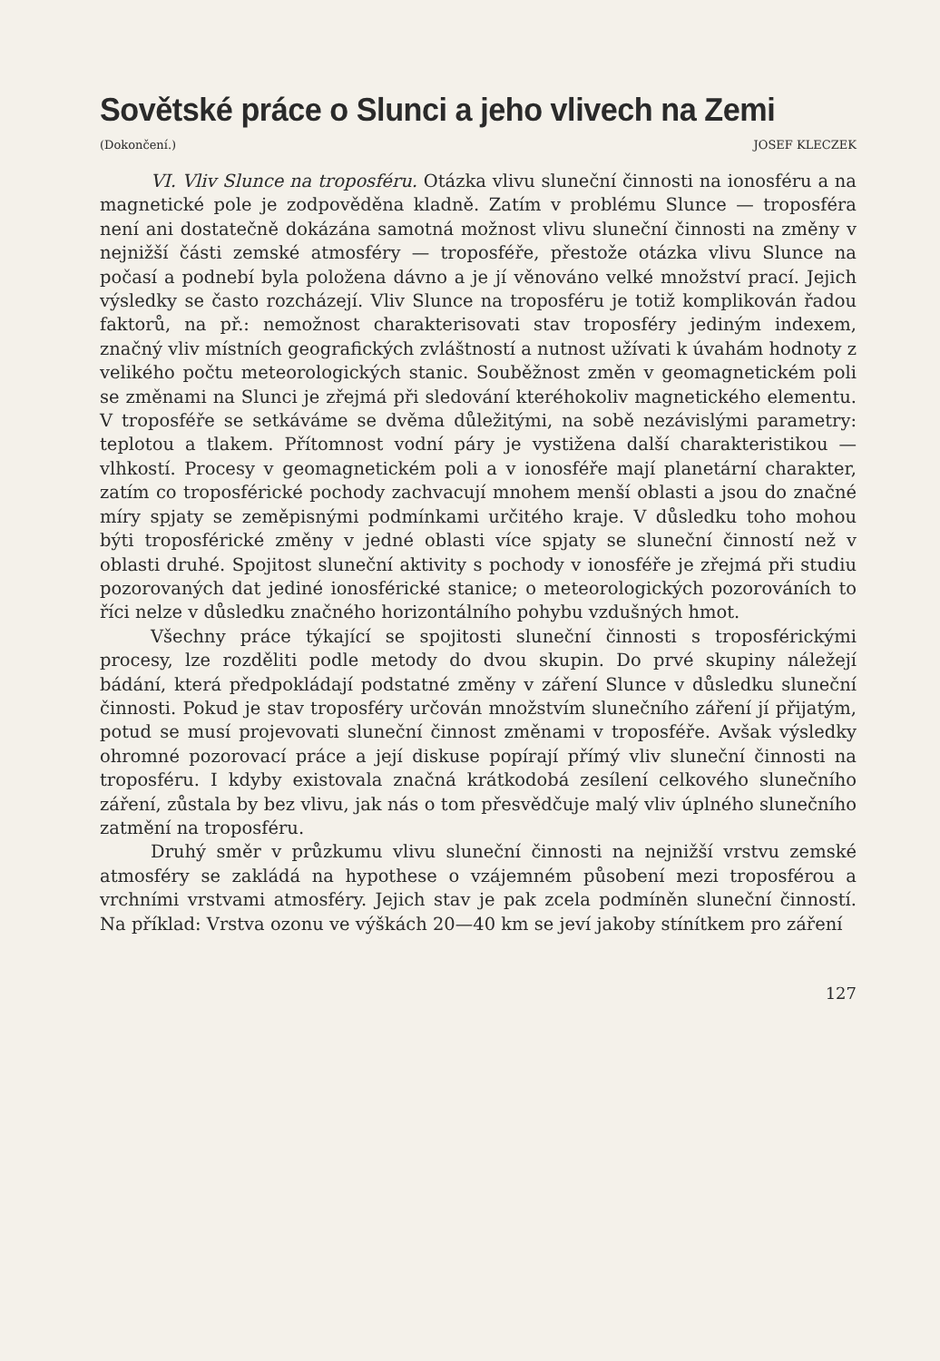Sovětské práce o Slunci a jeho vlivech na Zemi
(Dokončení.) JOSEF KLECZEK
VI. Vliv Slunce na troposféru. Otázka vlivu sluneční činnosti na ionosféru a na magnetické pole je zodpověděna kladně. Zatím v problému Slunce — troposféra není ani dostatečně dokázána samotná možnost vlivu sluneční činnosti na změny v nejnižší části zemské atmosféry — troposféře, přestože otázka vlivu Slunce na počasí a podnebí byla položena dávno a je jí věnováno velké množství prací. Jejich výsledky se často rozcházejí. Vliv Slunce na troposféru je totiž komplikován řadou faktorů, na př.: nemožnost charakterisovati stav troposféry jediným indexem, značný vliv místních geografických zvláštností a nutnost užívati k úvahám hodnoty z velikého počtu meteorologických stanic. Souběžnost změn v geomagnetickém poli se změnami na Slunci je zřejmá při sledování kteréhokoliv magnetického elementu. V troposféře se setkáváme se dvěma důležitými, na sobě nezávislými parametry: teplotou a tlakem. Přítomnost vodní páry je vystižena další charakteristikou — vlhkostí. Procesy v geomagnetickém poli a v ionosféře mají planetární charakter, zatím co troposférické pochody zachvacují mnohem menší oblasti a jsou do značné míry spjaty se zeměpisnými podmínkami určitého kraje. V důsledku toho mohou býti troposférické změny v jedné oblasti více spjaty se sluneční činností než v oblasti druhé. Spojitost sluneční aktivity s pochody v ionosféře je zřejmá při studiu pozorovaných dat jediné ionosférické stanice; o meteorologických pozorováních to říci nelze v důsledku značného horizontálního pohybu vzdušných hmot.
Všechny práce týkající se spojitosti sluneční činnosti s troposférickými procesy, lze rozděliti podle metody do dvou skupin. Do prvé skupiny náležejí bádání, která předpokládají podstatné změny v záření Slunce v důsledku sluneční činnosti. Pokud je stav troposféry určován množstvím slunečního záření jí přijatým, potud se musí projevovati sluneční činnost změnami v troposféře. Avšak výsledky ohromné pozorovací práce a její diskuse popírají přímý vliv sluneční činnosti na troposféru. I kdyby existovala značná krátkodobá zesílení celkového slunečního záření, zůstala by bez vlivu, jak nás o tom přesvědčuje malý vliv úplného slunečního zatmění na troposféru.
Druhý směr v průzkumu vlivu sluneční činnosti na nejnižší vrstvu zemské atmosféry se zakládá na hypothese o vzájemném působení mezi troposférou a vrchními vrstvami atmosféry. Jejich stav je pak zcela podmíněn sluneční činností. Na příklad: Vrstva ozonu ve výškách 20—40 km se jeví jakoby stínítkem pro záření
127